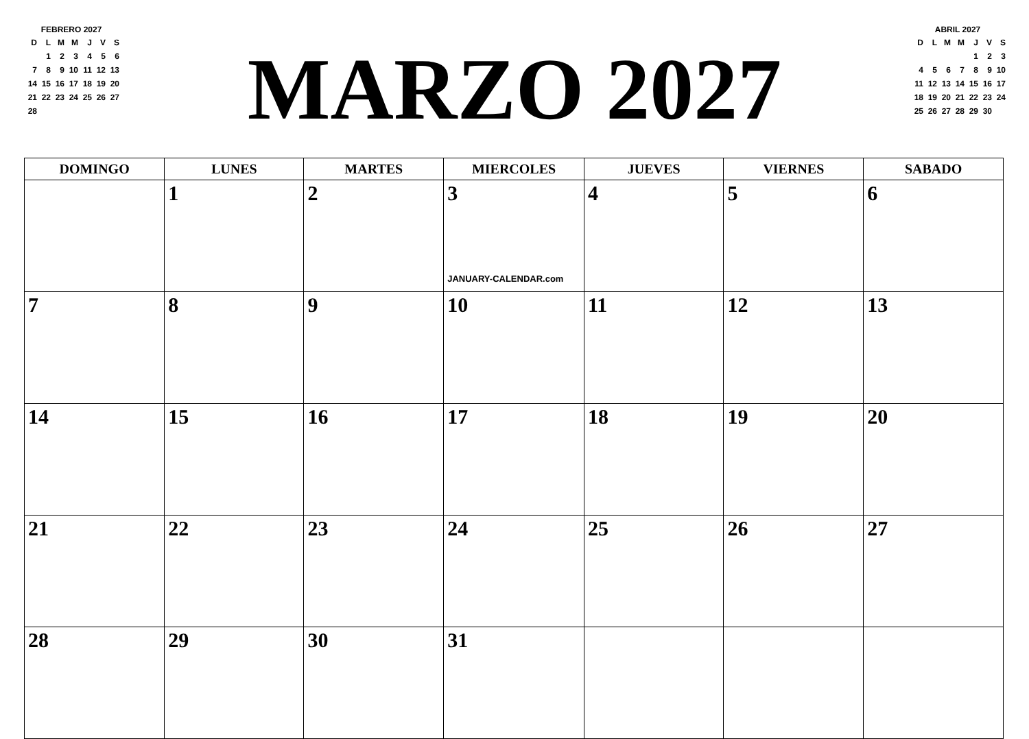FEBRERO 2027
| D | L | M | M | J | V | S |
| | 1 | 2 | 3 | 4 | 5 | 6 |
| 7 | 8 | 9 | 10 | 11 | 12 | 13 |
| 14 | 15 | 16 | 17 | 18 | 19 | 20 |
| 21 | 22 | 23 | 24 | 25 | 26 | 27 |
| 28 | | | | | | |
MARZO 2027
ABRIL 2027
| D | L | M | M | J | V | S |
| | | | | 1 | 2 | 3 |
| 4 | 5 | 6 | 7 | 8 | 9 | 10 |
| 11 | 12 | 13 | 14 | 15 | 16 | 17 |
| 18 | 19 | 20 | 21 | 22 | 23 | 24 |
| 25 | 26 | 27 | 28 | 29 | 30 | |
| DOMINGO | LUNES | MARTES | MIERCOLES | JUEVES | VIERNES | SABADO |
| --- | --- | --- | --- | --- | --- | --- |
| | 1 | 2 | 3 JANUARY-CALENDAR.com | 4 | 5 | 6 |
| 7 | 8 | 9 | 10 | 11 | 12 | 13 |
| 14 | 15 | 16 | 17 | 18 | 19 | 20 |
| 21 | 22 | 23 | 24 | 25 | 26 | 27 |
| 28 | 29 | 30 | 31 | | | |